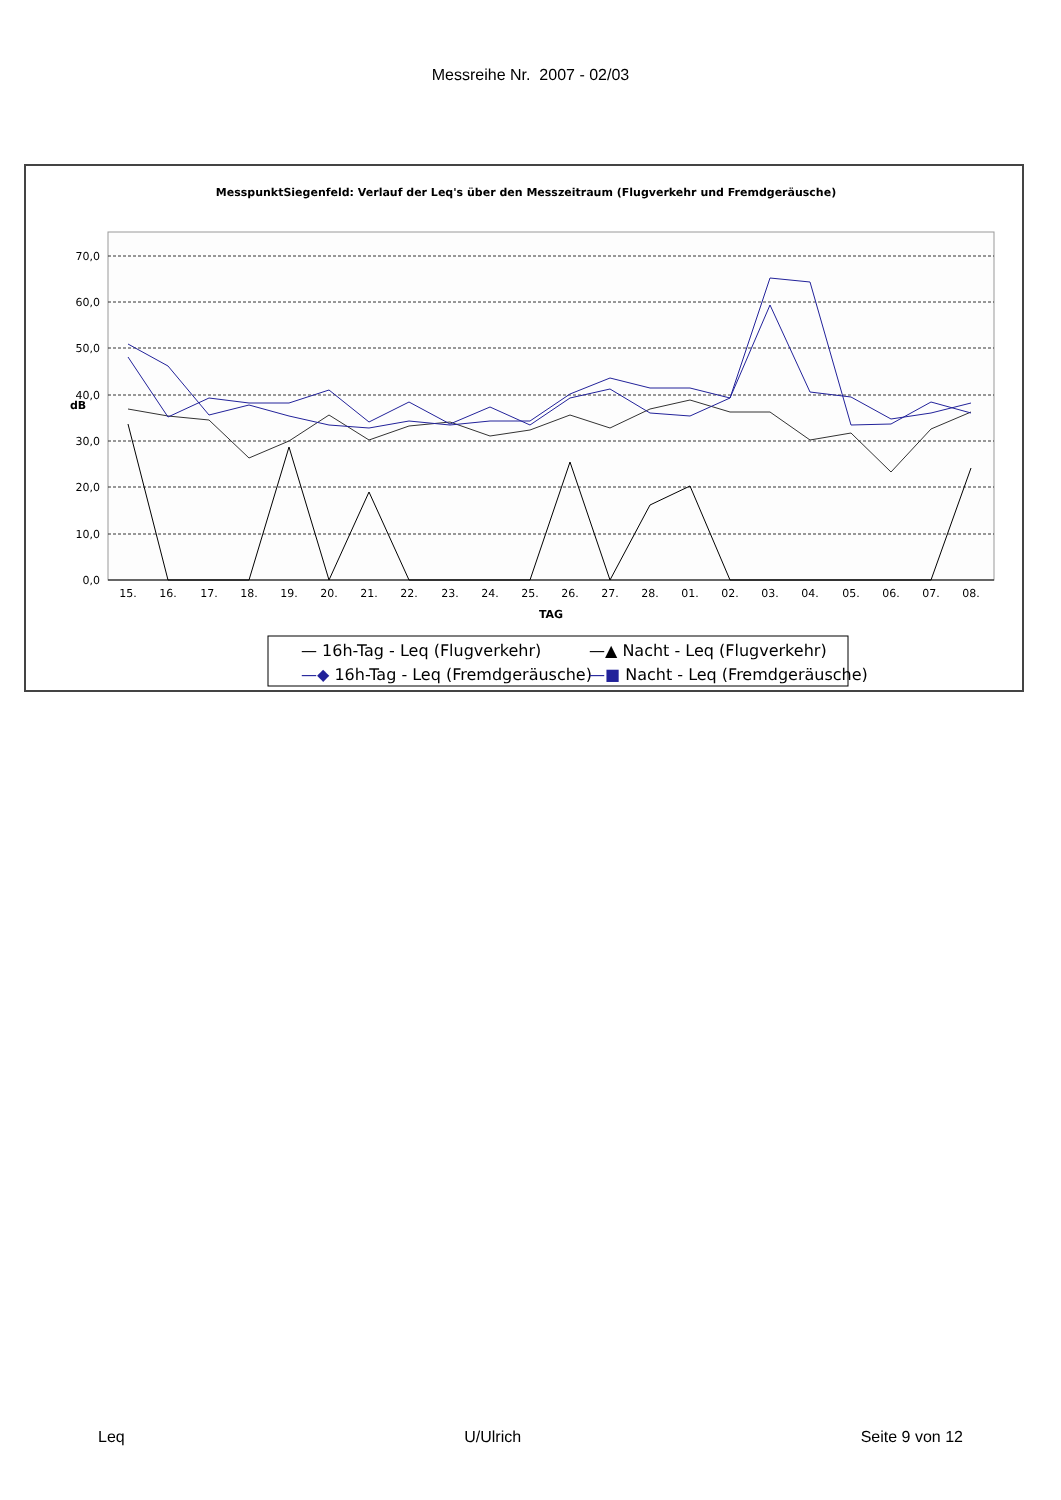Messreihe Nr. 2007 - 02/03
MesspunktSiegenfeld: Verlauf der Leq's über den Messzeitraum (Flugverkehr und Fremdgeräusche)
70,0
60,0
50,0
40,0
30,0
20,0
10,0
0,0
dB
15.
16.
17.
18.
19.
20.
21.
22.
23.
24.
25.
26.
27.
28.
01.
02.
03.
04.
05.
06.
07.
08.
TAG
— 16h-Tag - Leq (Flugverkehr)
—▲ Nacht - Leq (Flugverkehr)
—◆ 16h-Tag - Leq (Fremdgeräusche)
—■ Nacht - Leq (Fremdgeräusche)
Leq U/Ulrich Seite 9 von 12